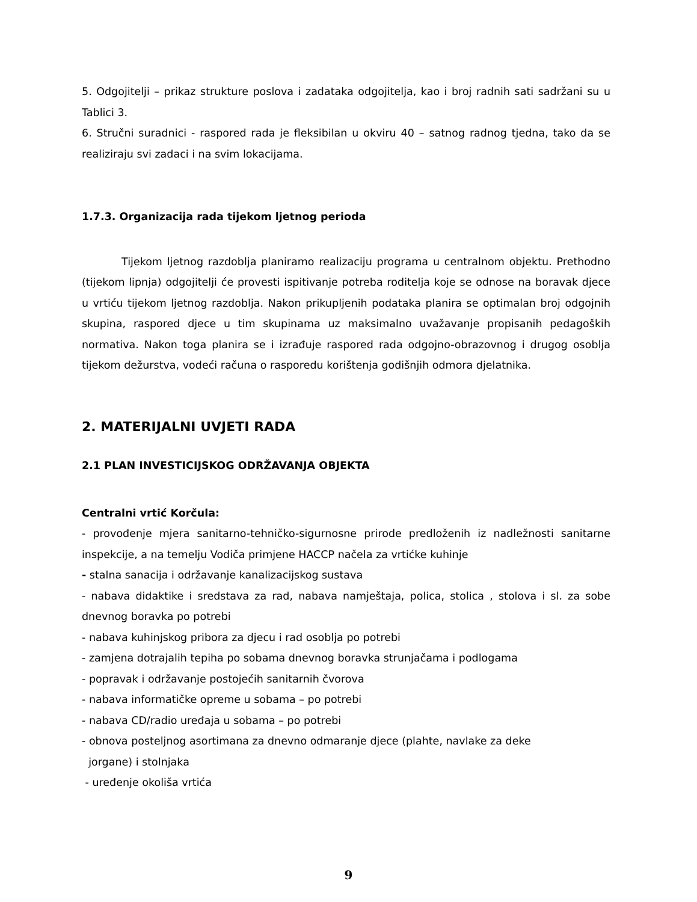5. Odgojitelji – prikaz strukture poslova i zadataka odgojitelja, kao i broj radnih sati sadržani su u Tablici 3.
6. Stručni suradnici - raspored rada je fleksibilan u okviru 40 – satnog radnog tjedna, tako da se realiziraju svi zadaci i na svim lokacijama.
1.7.3. Organizacija rada tijekom ljetnog perioda
Tijekom ljetnog razdoblja planiramo realizaciju programa u centralnom objektu. Prethodno (tijekom lipnja) odgojitelji će provesti ispitivanje potreba roditelja koje se odnose na boravak djece u vrtiću tijekom ljetnog razdoblja. Nakon prikupljenih podataka planira se optimalan broj odgojnih skupina, raspored djece u tim skupinama uz maksimalno uvažavanje propisanih pedagoških normativa. Nakon toga planira se i izrađuje raspored rada odgojno-obrazovnog i drugog osoblja tijekom dežurstva, vodeći računa o rasporedu korištenja godišnjih odmora djelatnika.
2. MATERIJALNI UVJETI RADA
2.1 PLAN INVESTICIJSKOG ODRŽAVANJA OBJEKTA
Centralni vrtić Korčula:
- provođenje mjera sanitarno-tehničko-sigurnosne prirode predloženih iz nadležnosti sanitarne inspekcije, a na temelju Vodiča primjene HACCP načela za vrtićke kuhinje
- stalna sanacija i održavanje kanalizacijskog sustava
- nabava didaktike i sredstava za rad, nabava namještaja, polica, stolica , stolova i sl. za sobe dnevnog boravka po potrebi
- nabava kuhinjskog pribora za djecu i rad osoblja po potrebi
- zamjena dotrajalih tepiha po sobama dnevnog boravka strunjačama i podlogama
- popravak i održavanje postojećih sanitarnih čvorova
- nabava informatičke opreme u sobama – po potrebi
- nabava CD/radio uređaja u sobama – po potrebi
- obnova posteljnog asortimana za dnevno odmaranje djece (plahte, navlake za deke
jorgane) i stolnjaka
- uređenje okoliša vrtića
9